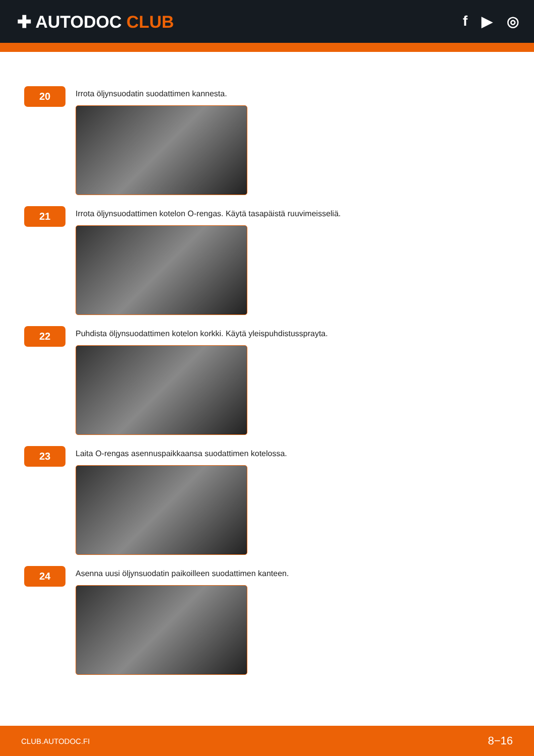✚ AUTODOC CLUB
f ▶ ◎
20
Irrota öljynsuodatin suodattimen kannesta.
21
Irrota öljynsuodattimen kotelon O-rengas. Käytä tasapäistä ruuvimeisseliä.
22
Puhdista öljynsuodattimen kotelon korkki. Käytä yleispuhdistussprayta.
23
Laita O-rengas asennuspaikkaansa suodattimen kotelossa.
24
Asenna uusi öljynsuodatin paikoilleen suodattimen kanteen.
CLUB.AUTODOC.FI 8−16